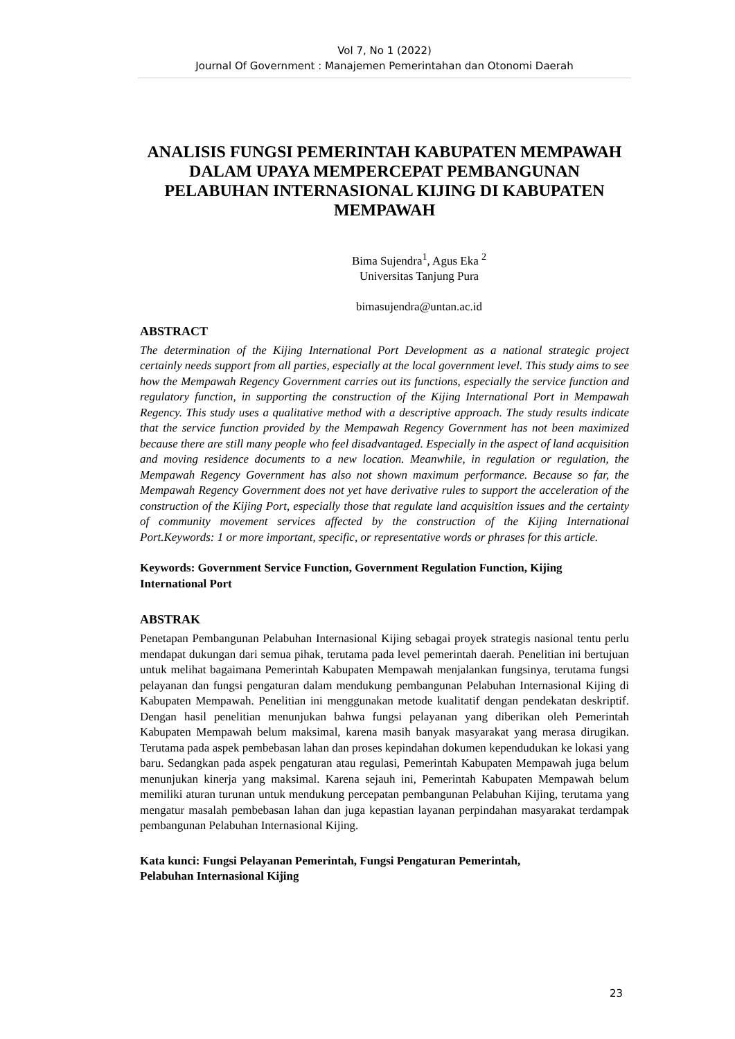Vol 7, No 1 (2022)
Journal Of Government : Manajemen Pemerintahan dan Otonomi Daerah
ANALISIS FUNGSI PEMERINTAH KABUPATEN MEMPAWAH DALAM UPAYA MEMPERCEPAT PEMBANGUNAN PELABUHAN INTERNASIONAL KIJING DI KABUPATEN MEMPAWAH
Bima Sujendra<sup>1</sup>, Agus Eka <sup>2</sup>
Universitas Tanjung Pura
bimasujendra@untan.ac.id
ABSTRACT
The determination of the Kijing International Port Development as a national strategic project certainly needs support from all parties, especially at the local government level. This study aims to see how the Mempawah Regency Government carries out its functions, especially the service function and regulatory function, in supporting the construction of the Kijing International Port in Mempawah Regency. This study uses a qualitative method with a descriptive approach. The study results indicate that the service function provided by the Mempawah Regency Government has not been maximized because there are still many people who feel disadvantaged. Especially in the aspect of land acquisition and moving residence documents to a new location. Meanwhile, in regulation or regulation, the Mempawah Regency Government has also not shown maximum performance. Because so far, the Mempawah Regency Government does not yet have derivative rules to support the acceleration of the construction of the Kijing Port, especially those that regulate land acquisition issues and the certainty of community movement services affected by the construction of the Kijing International Port.Keywords: 1 or more important, specific, or representative words or phrases for this article.
Keywords: Government Service Function, Government Regulation Function, Kijing International Port
ABSTRAK
Penetapan Pembangunan Pelabuhan Internasional Kijing sebagai proyek strategis nasional tentu perlu mendapat dukungan dari semua pihak, terutama pada level pemerintah daerah. Penelitian ini bertujuan untuk melihat bagaimana Pemerintah Kabupaten Mempawah menjalankan fungsinya, terutama fungsi pelayanan dan fungsi pengaturan dalam mendukung pembangunan Pelabuhan Internasional Kijing di Kabupaten Mempawah. Penelitian ini menggunakan metode kualitatif dengan pendekatan deskriptif. Dengan hasil penelitian menunjukan bahwa fungsi pelayanan yang diberikan oleh Pemerintah Kabupaten Mempawah belum maksimal, karena masih banyak masyarakat yang merasa dirugikan. Terutama pada aspek pembebasan lahan dan proses kepindahan dokumen kependudukan ke lokasi yang baru. Sedangkan pada aspek pengaturan atau regulasi, Pemerintah Kabupaten Mempawah juga belum menunjukan kinerja yang maksimal. Karena sejauh ini, Pemerintah Kabupaten Mempawah belum memiliki aturan turunan untuk mendukung percepatan pembangunan Pelabuhan Kijing, terutama yang mengatur masalah pembebasan lahan dan juga kepastian layanan perpindahan masyarakat terdampak pembangunan Pelabuhan Internasional Kijing.
Kata kunci: Fungsi Pelayanan Pemerintah, Fungsi Pengaturan Pemerintah,
Pelabuhan Internasional Kijing
23